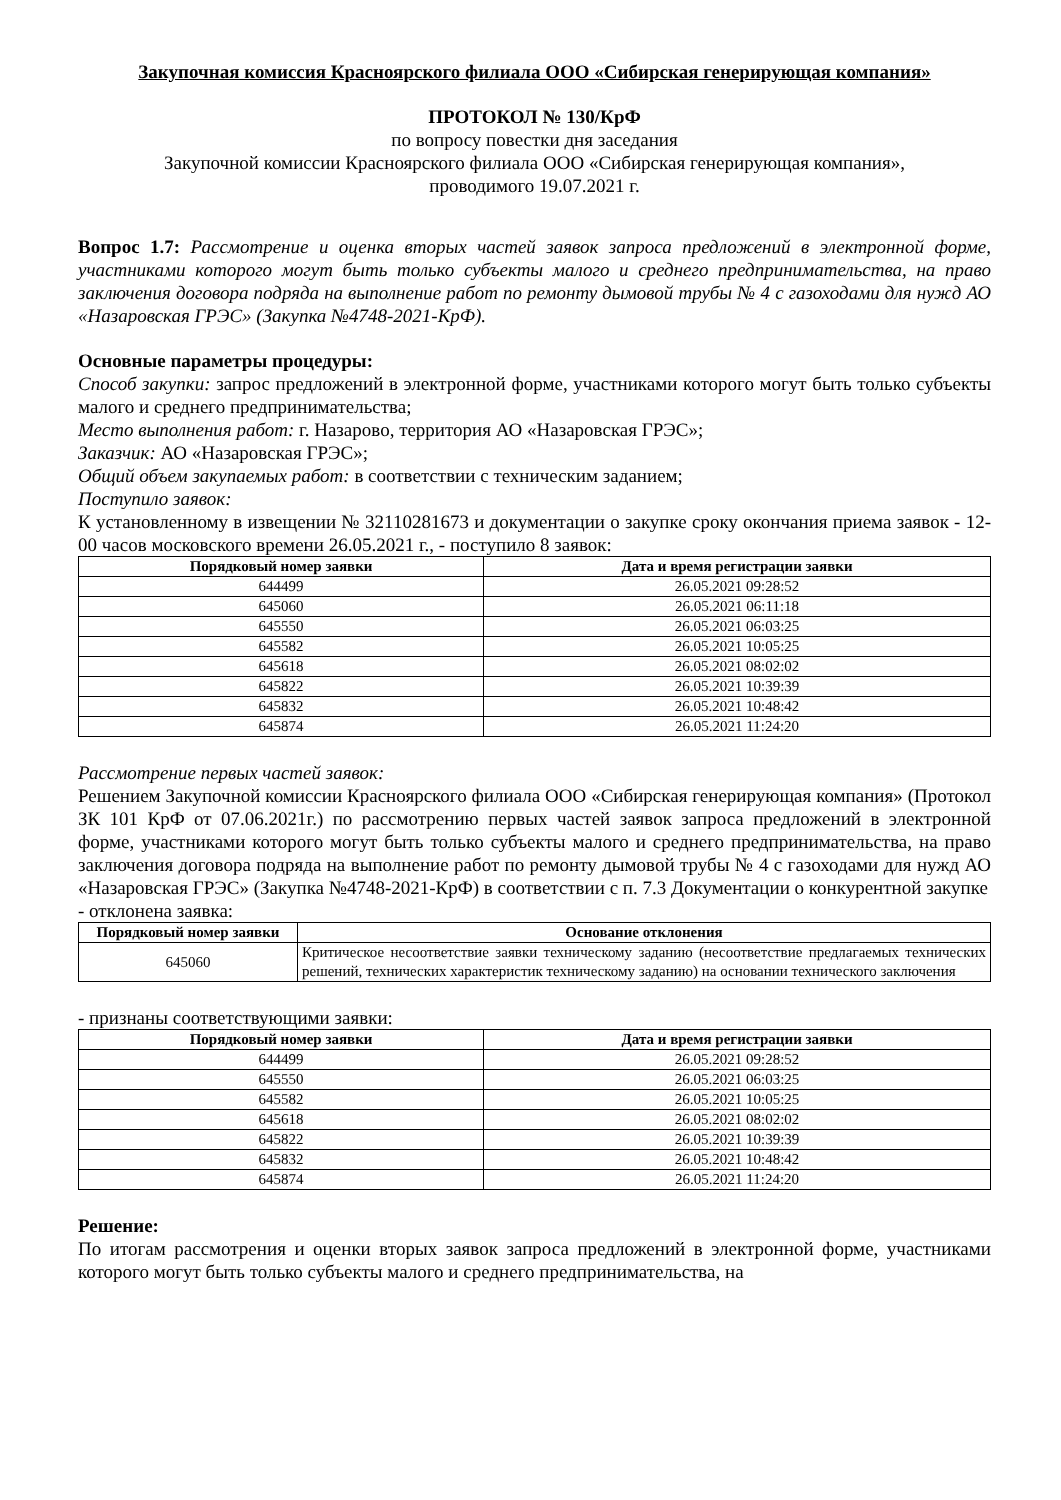Закупочная комиссия Красноярского филиала ООО «Сибирская генерирующая компания»
ПРОТОКОЛ № 130/КрФ
по вопросу повестки дня заседания
Закупочной комиссии Красноярского филиала ООО «Сибирская генерирующая компания»,
проводимого 19.07.2021 г.
Вопрос 1.7: Рассмотрение и оценка вторых частей заявок запроса предложений в электронной форме, участниками которого могут быть только субъекты малого и среднего предпринимательства, на право заключения договора подряда на выполнение работ по ремонту дымовой трубы № 4 с газоходами для нужд АО «Назаровская ГРЭС» (Закупка №4748-2021-КрФ).
Основные параметры процедуры:
Способ закупки: запрос предложений в электронной форме, участниками которого могут быть только субъекты малого и среднего предпринимательства;
Место выполнения работ: г. Назарово, территория АО «Назаровская ГРЭС»;
Заказчик: АО «Назаровская ГРЭС»;
Общий объем закупаемых работ: в соответствии с техническим заданием;
Поступило заявок:
К установленному в извещении № 32110281673 и документации о закупке сроку окончания приема заявок - 12-00 часов московского времени 26.05.2021 г., - поступило 8 заявок:
| Порядковый номер заявки | Дата и время регистрации заявки |
| --- | --- |
| 644499 | 26.05.2021 09:28:52 |
| 645060 | 26.05.2021 06:11:18 |
| 645550 | 26.05.2021 06:03:25 |
| 645582 | 26.05.2021 10:05:25 |
| 645618 | 26.05.2021 08:02:02 |
| 645822 | 26.05.2021 10:39:39 |
| 645832 | 26.05.2021 10:48:42 |
| 645874 | 26.05.2021 11:24:20 |
Рассмотрение первых частей заявок:
Решением Закупочной комиссии Красноярского филиала ООО «Сибирская генерирующая компания» (Протокол ЗК 101 КрФ от 07.06.2021г.) по рассмотрению первых частей заявок запроса предложений в электронной форме, участниками которого могут быть только субъекты малого и среднего предпринимательства, на право заключения договора подряда на выполнение работ по ремонту дымовой трубы № 4 с газоходами для нужд АО «Назаровская ГРЭС» (Закупка №4748-2021-КрФ) в соответствии с п. 7.3 Документации о конкурентной закупке
- отклонена заявка:
| Порядковый номер заявки | Основание отклонения |
| --- | --- |
| 645060 | Критическое несоответствие заявки техническому заданию (несоответствие предлагаемых технических решений, технических характеристик техническому заданию) на основании технического заключения |
- признаны соответствующими заявки:
| Порядковый номер заявки | Дата и время регистрации заявки |
| --- | --- |
| 644499 | 26.05.2021 09:28:52 |
| 645550 | 26.05.2021 06:03:25 |
| 645582 | 26.05.2021 10:05:25 |
| 645618 | 26.05.2021 08:02:02 |
| 645822 | 26.05.2021 10:39:39 |
| 645832 | 26.05.2021 10:48:42 |
| 645874 | 26.05.2021 11:24:20 |
Решение:
По итогам рассмотрения и оценки вторых заявок запроса предложений в электронной форме, участниками которого могут быть только субъекты малого и среднего предпринимательства, на